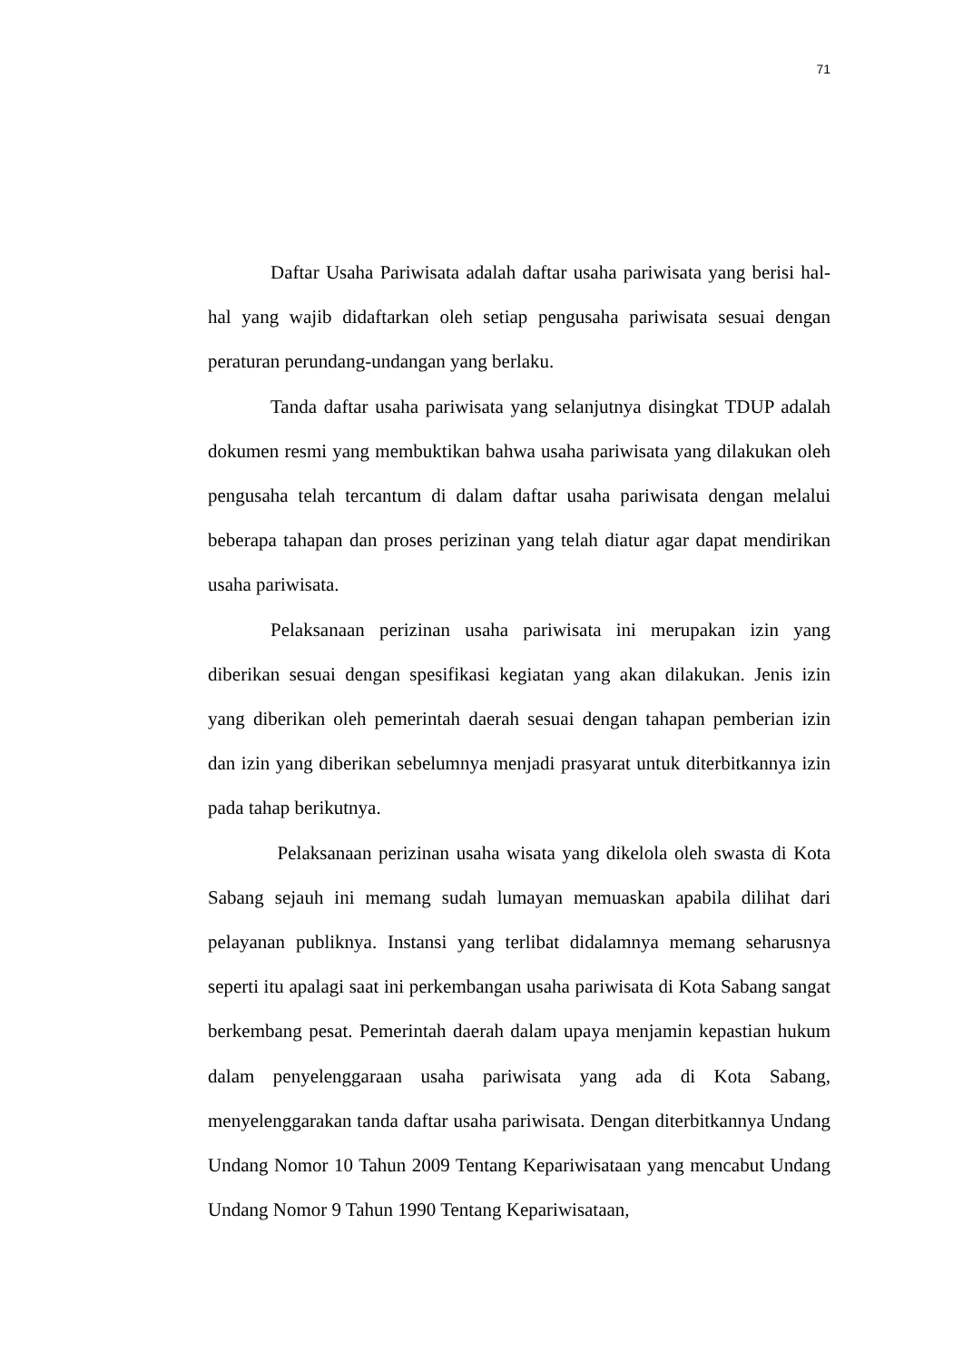71
Daftar Usaha Pariwisata adalah daftar usaha pariwisata yang berisi hal-hal yang wajib didaftarkan oleh setiap pengusaha pariwisata sesuai dengan peraturan perundang-undangan yang berlaku.
Tanda daftar usaha pariwisata yang selanjutnya disingkat TDUP adalah dokumen resmi yang membuktikan bahwa usaha pariwisata yang dilakukan oleh pengusaha telah tercantum di dalam daftar usaha pariwisata dengan melalui beberapa tahapan dan proses perizinan yang telah diatur agar dapat mendirikan usaha pariwisata.
Pelaksanaan perizinan usaha pariwisata ini merupakan izin yang diberikan sesuai dengan spesifikasi kegiatan yang akan dilakukan. Jenis izin yang diberikan oleh pemerintah daerah sesuai dengan tahapan pemberian izin dan izin yang diberikan sebelumnya menjadi prasyarat untuk diterbitkannya izin pada tahap berikutnya.
Pelaksanaan perizinan usaha wisata yang dikelola oleh swasta di Kota Sabang sejauh ini memang sudah lumayan memuaskan apabila dilihat dari pelayanan publiknya. Instansi yang terlibat didalamnya memang seharusnya seperti itu apalagi saat ini perkembangan usaha pariwisata di Kota Sabang sangat berkembang pesat. Pemerintah daerah dalam upaya menjamin kepastian hukum dalam penyelenggaraan usaha pariwisata yang ada di Kota Sabang, menyelenggarakan tanda daftar usaha pariwisata. Dengan diterbitkannya Undang Undang Nomor 10 Tahun 2009 Tentang Kepariwisataan yang mencabut Undang Undang Nomor 9 Tahun 1990 Tentang Kepariwisataan,